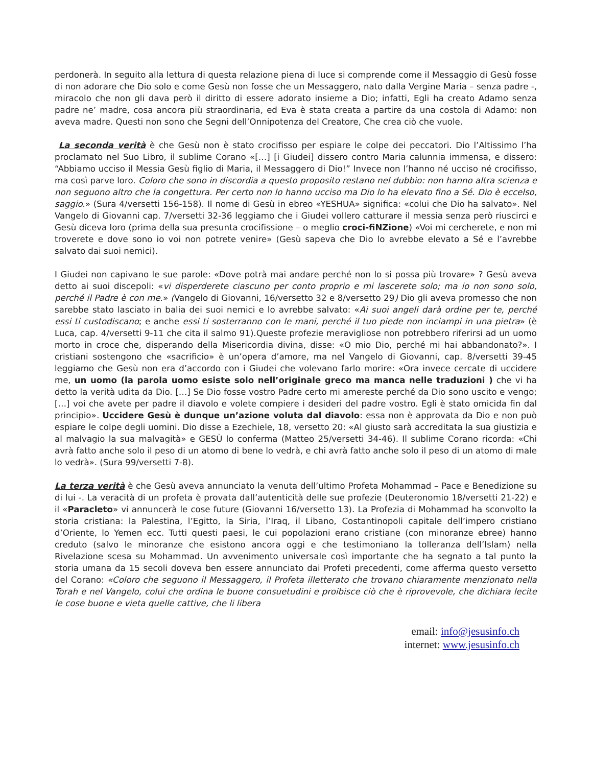perdonerà. In seguito alla lettura di questa relazione piena di luce si comprende come il Messaggio di Gesù fosse di non adorare che Dio solo e come Gesù non fosse che un Messaggero, nato dalla Vergine Maria – senza padre -, miracolo che non gli dava però il diritto di essere adorato insieme a Dio; infatti, Egli ha creato Adamo senza padre ne’ madre, cosa ancora più straordinaria, ed Eva è stata creata a partire da una costola di Adamo: non aveva madre. Questi non sono che Segni dell’Onnipotenza del Creatore, Che crea ciò che vuole.
La seconda verità è che Gesù non è stato crocifisso per espiare le colpe dei peccatori. Dio l’Altissimo l’ha proclamato nel Suo Libro, il sublime Corano «[…] [i Giudei] dissero contro Maria calunnia immensa, e dissero: “Abbiamo ucciso il Messia Gesù figlio di Maria, il Messaggero di Dio!” Invece non l’hanno né ucciso né crocifisso, ma così parve loro. Coloro che sono in discordia a questo proposito restano nel dubbio: non hanno altra scienza e non seguono altro che la congettura. Per certo non lo hanno ucciso ma Dio lo ha elevato fino a Sé. Dio è eccelso, saggio.» (Sura 4/versetti 156-158). Il nome di Gesù in ebreo «YESHUA» significa: «colui che Dio ha salvato». Nel Vangelo di Giovanni cap. 7/versetti 32-36 leggiamo che i Giudei vollero catturare il messia senza però riuscirci e Gesù diceva loro (prima della sua presunta crocifissione – o meglio croci-fiNZione) «Voi mi cercherete, e non mi troverete e dove sono io voi non potrete venire» (Gesù sapeva che Dio lo avrebbe elevato a Sé e l’avrebbe salvato dai suoi nemici).
I Giudei non capivano le sue parole: «Dove potrà mai andare perché non lo si possa più trovare» ? Gesù aveva detto ai suoi discepoli: «vi disperderete ciascuno per conto proprio e mi lascerete solo; ma io non sono solo, perché il Padre è con me.» (Vangelo di Giovanni, 16/versetto 32 e 8/versetto 29) Dio gli aveva promesso che non sarebbe stato lasciato in balia dei suoi nemici e lo avrebbe salvato: «Ai suoi angeli darà ordine per te, perché essi ti custodiscano; e anche essi ti sosterranno con le mani, perché il tuo piede non inciampi in una pietra» (è Luca, cap. 4/versetti 9-11 che cita il salmo 91).Queste profezie meravigliose non potrebbero riferirsi ad un uomo morto in croce che, disperando della Misericordia divina, disse: «O mio Dio, perché mi hai abbandonato?». I cristiani sostengono che «sacrificio» è un’opera d’amore, ma nel Vangelo di Giovanni, cap. 8/versetti 39-45 leggiamo che Gesù non era d’accordo con i Giudei che volevano farlo morire: «Ora invece cercate di uccidere me, un uomo (la parola uomo esiste solo nell’originale greco ma manca nelle traduzioni ) che vi ha detto la verità udita da Dio. […] Se Dio fosse vostro Padre certo mi amereste perché da Dio sono uscito e vengo; […] voi che avete per padre il diavolo e volete compiere i desideri del padre vostro. Egli è stato omicida fin dal principio». Uccidere Gesù è dunque un’azione voluta dal diavolo: essa non è approvata da Dio e non può espiare le colpe degli uomini. Dio disse a Ezechiele, 18, versetto 20: «Al giusto sarà accreditata la sua giustizia e al malvagio la sua malvagità» e GESÙ lo conferma (Matteo 25/versetti 34-46). Il sublime Corano ricorda: «Chi avrà fatto anche solo il peso di un atomo di bene lo vedrà, e chi avrà fatto anche solo il peso di un atomo di male lo vedrà». (Sura 99/versetti 7-8).
La terza verità è che Gesù aveva annunciato la venuta dell’ultimo Profeta Mohammad – Pace e Benedizione su di lui -. La veracità di un profeta è provata dall’autenticità delle sue profezie (Deuteronomio 18/versetti 21-22) e il «Paracleto» vi annuncerà le cose future (Giovanni 16/versetto 13). La Profezia di Mohammad ha sconvolto la storia cristiana: la Palestina, l’Egitto, la Siria, l’Iraq, il Libano, Costantinopoli capitale dell’impero cristiano d’Oriente, lo Yemen ecc. Tutti questi paesi, le cui popolazioni erano cristiane (con minoranze ebree) hanno creduto (salvo le minoranze che esistono ancora oggi e che testimoniano la tolleranza dell’Islam) nella Rivelazione scesa su Mohammad. Un avvenimento universale così importante che ha segnato a tal punto la storia umana da 15 secoli doveva ben essere annunciato dai Profeti precedenti, come afferma questo versetto del Corano: «Coloro che seguono il Messaggero, il Profeta illetterato che trovano chiaramente menzionato nella Torah e nel Vangelo, colui che ordina le buone consuetudini e proibisce ciò che è riprovevole, che dichiara lecite le cose buone e vieta quelle cattive, che li libera
email: info@jesusinfo.ch
internet: www.jesusinfo.ch